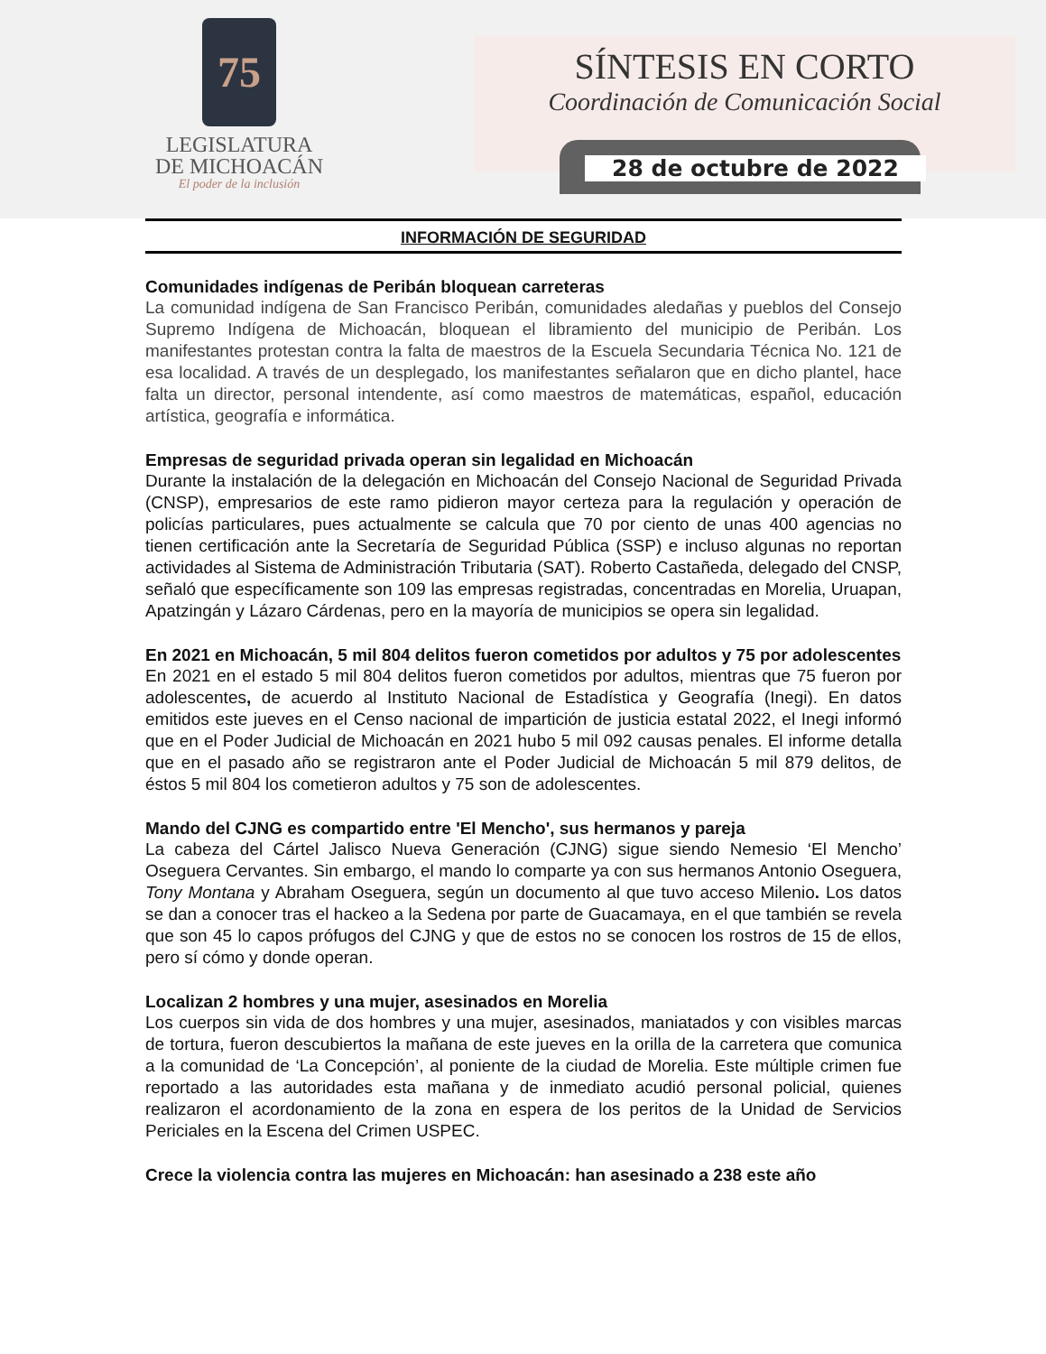75
LEGISLATURA
DE MICHOACÁN
El poder de la inclusión
SÍNTESIS EN CORTO
Coordinación de Comunicación Social
28 de octubre de 2022
INFORMACIÓN DE SEGURIDAD
Comunidades indígenas de Peribán bloquean carreteras
La comunidad indígena de San Francisco Peribán, comunidades aledañas y pueblos del Consejo Supremo Indígena de Michoacán, bloquean el libramiento del municipio de Peribán. Los manifestantes protestan contra la falta de maestros de la Escuela Secundaria Técnica No. 121 de esa localidad. A través de un desplegado, los manifestantes señalaron que en dicho plantel, hace falta un director, personal intendente, así como maestros de matemáticas, español, educación artística, geografía e informática.
Empresas de seguridad privada operan sin legalidad en Michoacán
Durante la instalación de la delegación en Michoacán del Consejo Nacional de Seguridad Privada (CNSP), empresarios de este ramo pidieron mayor certeza para la regulación y operación de policías particulares, pues actualmente se calcula que 70 por ciento de unas 400 agencias no tienen certificación ante la Secretaría de Seguridad Pública (SSP) e incluso algunas no reportan actividades al Sistema de Administración Tributaria (SAT). Roberto Castañeda, delegado del CNSP, señaló que específicamente son 109 las empresas registradas, concentradas en Morelia, Uruapan, Apatzingán y Lázaro Cárdenas, pero en la mayoría de municipios se opera sin legalidad.
En 2021 en Michoacán, 5 mil 804 delitos fueron cometidos por adultos y 75 por adolescentes
En 2021 en el estado 5 mil 804 delitos fueron cometidos por adultos, mientras que 75 fueron por adolescentes, de acuerdo al Instituto Nacional de Estadística y Geografía (Inegi). En datos emitidos este jueves en el Censo nacional de impartición de justicia estatal 2022, el Inegi informó que en el Poder Judicial de Michoacán en 2021 hubo 5 mil 092 causas penales. El informe detalla que en el pasado año se registraron ante el Poder Judicial de Michoacán 5 mil 879 delitos, de éstos 5 mil 804 los cometieron adultos y 75 son de adolescentes.
Mando del CJNG es compartido entre 'El Mencho', sus hermanos y pareja
La cabeza del Cártel Jalisco Nueva Generación (CJNG) sigue siendo Nemesio ‘El Mencho’ Oseguera Cervantes. Sin embargo, el mando lo comparte ya con sus hermanos Antonio Oseguera, Tony Montana y Abraham Oseguera, según un documento al que tuvo acceso Milenio. Los datos se dan a conocer tras el hackeo a la Sedena por parte de Guacamaya, en el que también se revela que son 45 lo capos prófugos del CJNG y que de estos no se conocen los rostros de 15 de ellos, pero sí cómo y donde operan.
Localizan 2 hombres y una mujer, asesinados en Morelia
Los cuerpos sin vida de dos hombres y una mujer, asesinados, maniatados y con visibles marcas de tortura, fueron descubiertos la mañana de este jueves en la orilla de la carretera que comunica a la comunidad de ‘La Concepción’, al poniente de la ciudad de Morelia. Este múltiple crimen fue reportado a las autoridades esta mañana y de inmediato acudió personal policial, quienes realizaron el acordonamiento de la zona en espera de los peritos de la Unidad de Servicios Periciales en la Escena del Crimen USPEC.
Crece la violencia contra las mujeres en Michoacán: han asesinado a 238 este año